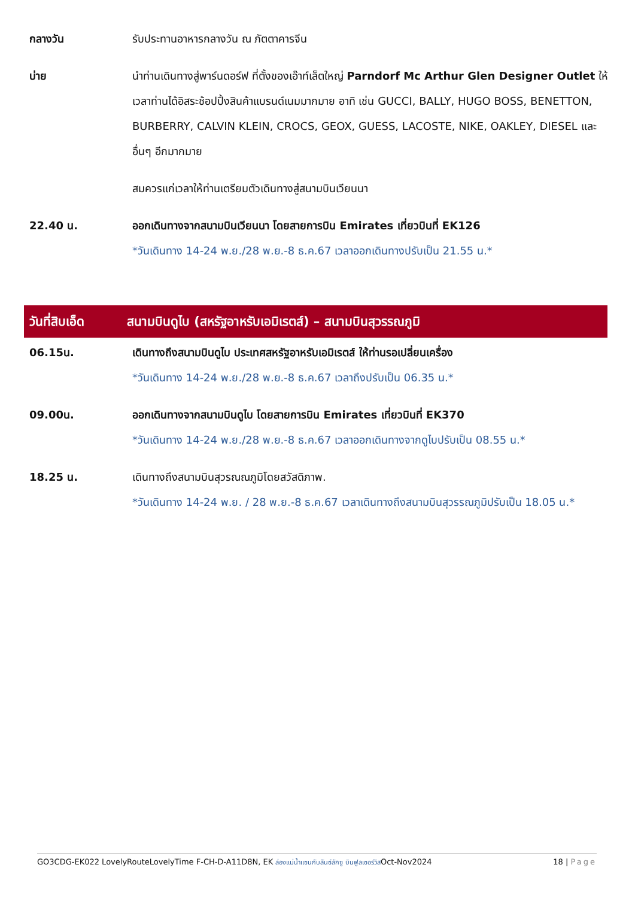กลางวัน รับประทานอาหารกลางวัน ณ ภัตตาคารจีน
บ่าย นำท่านเดินทางสู่พาร์นดอร์ฟ ที่ตั้งของเอ๊าท์เล็ตใหญ่ Parndorf Mc Arthur Glen Designer Outlet ให้เวลาท่านได้อิสระช้อปปิ้งสินค้าแบรนด์เนมมากมาย อาทิ เช่น GUCCI, BALLY, HUGO BOSS, BENETTON, BURBERRY, CALVIN KLEIN, CROCS, GEOX, GUESS, LACOSTE, NIKE, OAKLEY, DIESEL และอื่นๆ อีกมากมาย
สมควรแก่เวลาให้ท่านเตรียมตัวเดินทางสู่สนามบินเวียนนา
22.40 น. ออกเดินทางจากสนามบินเวียนนา โดยสายการบิน Emirates เที่ยวบินที่ EK126
*วันเดินทาง 14-24 พ.ย./28 พ.ย.-8 ธ.ค.67 เวลาออกเดินทางปรับเป็น 21.55 น.*
วันที่สิบเอ็ด
สนามบินดูไบ (สหรัฐอาหรับเอมิเรตส์) – สนามบินสุวรรณภูมิ
06.15น. เดินทางถึงสนามบินดูไบ ประเทศสหรัฐอาหรับเอมิเรตส์ ให้ท่านรอเปลี่ยนเครื่อง
*วันเดินทาง 14-24 พ.ย./28 พ.ย.-8 ธ.ค.67 เวลาถึงปรับเป็น 06.35 น.*
09.00น. ออกเดินทางจากสนามบินดูไบ โดยสายการบิน Emirates เที่ยวบินที่ EK370
*วันเดินทาง 14-24 พ.ย./28 พ.ย.-8 ธ.ค.67 เวลาออกเดินทางจากดูไบปรับเป็น 08.55 น.*
18.25 น. เดินทางถึงสนามบินสุวรณณภูมิโดยสวัสดิภาพ.
*วันเดินทาง 14-24 พ.ย. / 28 พ.ย.-8 ธ.ค.67 เวลาเดินทางถึงสนามบินสุวรรณภูมิปรับเป็น 18.05 น.*
GO3CDG-EK022 LovelyRouteLovelyTime F-CH-D-A11D8N, EK ล่องแม่น้ำแซนกับลันซ์ลักซู บินฟูลเซอร์วิสOct-Nov2024 18 | Page